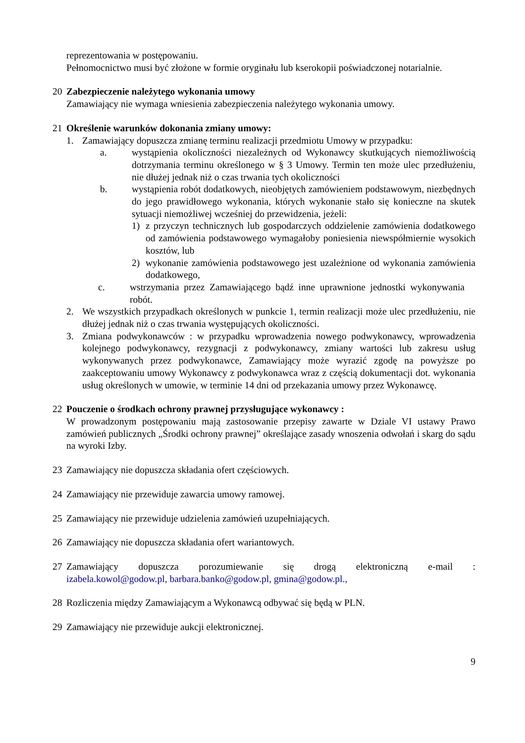reprezentowania w postępowaniu.
Pełnomocnictwo musi być złożone w formie oryginału lub kserokopii poświadczonej notarialnie.
20 Zabezpieczenie należytego wykonania umowy
Zamawiający nie wymaga wniesienia zabezpieczenia należytego wykonania umowy.
21 Określenie warunków dokonania zmiany umowy:
1. Zamawiający dopuszcza zmianę terminu realizacji przedmiotu Umowy w przypadku:
a. wystąpienia okoliczności niezależnych od Wykonawcy skutkujących niemożliwością dotrzymania terminu określonego w § 3 Umowy. Termin ten może ulec przedłużeniu, nie dłużej jednak niż o czas trwania tych okoliczności
b. wystąpienia robót dodatkowych, nieobjętych zamówieniem podstawowym, niezbędnych do jego prawidłowego wykonania, których wykonanie stało się konieczne na skutek sytuacji niemożliwej wcześniej do przewidzenia, jeżeli:
1) z przyczyn technicznych lub gospodarczych oddzielenie zamówienia dodatkowego od zamówienia podstawowego wymagałoby poniesienia niewspółmiernie wysokich kosztów, lub
2) wykonanie zamówienia podstawowego jest uzależnione od wykonania zamówienia dodatkowego,
c. wstrzymania przez Zamawiającego bądź inne uprawnione jednostki wykonywania robót.
2. We wszystkich przypadkach określonych w punkcie 1, termin realizacji może ulec przedłużeniu, nie dłużej jednak niż o czas trwania występujących okoliczności.
3. Zmiana podwykonawców : w przypadku wprowadzenia nowego podwykonawcy, wprowadzenia kolejnego podwykonawcy, rezygnacji z podwykonawcy, zmiany wartości lub zakresu usług wykonywanych przez podwykonawce, Zamawiający może wyrazić zgodę na powyższe po zaakceptowaniu umowy Wykonawcy z podwykonawca wraz z częścią dokumentacji dot. wykonania usług określonych w umowie, w terminie 14 dni od przekazania umowy przez Wykonawcę.
22 Pouczenie o środkach ochrony prawnej przysługujące wykonawcy :
W prowadzonym postępowaniu mają zastosowanie przepisy zawarte w Dziale VI ustawy Prawo zamówień publicznych „Środki ochrony prawnej” określające zasady wnoszenia odwołań i skarg do sądu na wyroki Izby.
23 Zamawiający nie dopuszcza składania ofert częściowych.
24 Zamawiający nie przewiduje zawarcia umowy ramowej.
25 Zamawiający nie przewiduje udzielenia zamówień uzupełniających.
26 Zamawiający nie dopuszcza składania ofert wariantowych.
27 Zamawiający dopuszcza porozumiewanie się drogą elektroniczną e-mail :
izabela.kowol@godow.pl, barbara.banko@godow.pl, gmina@godow.pl.,
28 Rozliczenia między Zamawiającym a Wykonawcą odbywać się będą w PLN.
29 Zamawiający nie przewiduje aukcji elektronicznej.
9